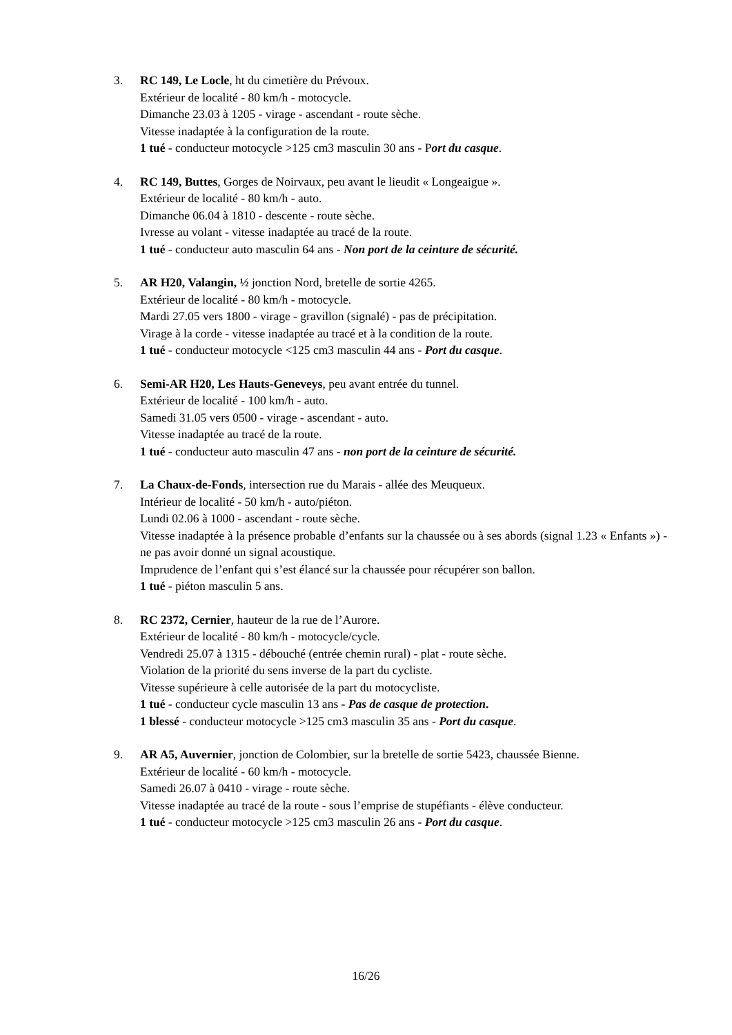3. RC 149, Le Locle, ht du cimetière du Prévoux.
Extérieur de localité - 80 km/h - motocycle.
Dimanche 23.03 à 1205 - virage - ascendant - route sèche.
Vitesse inadaptée à la configuration de la route.
1 tué - conducteur motocycle >125 cm3 masculin 30 ans - Port du casque.
4. RC 149, Buttes, Gorges de Noirvaux, peu avant le lieudit « Longeaigue ».
Extérieur de localité - 80 km/h - auto.
Dimanche 06.04 à 1810 - descente - route sèche.
Ivresse au volant - vitesse inadaptée au tracé de la route.
1 tué - conducteur auto masculin 64 ans - Non port de la ceinture de sécurité.
5. AR H20, Valangin, ½ jonction Nord, bretelle de sortie 4265.
Extérieur de localité - 80 km/h - motocycle.
Mardi 27.05 vers 1800 - virage - gravillon (signalé) - pas de précipitation.
Virage à la corde - vitesse inadaptée au tracé et à la condition de la route.
1 tué - conducteur motocycle <125 cm3 masculin 44 ans - Port du casque.
6. Semi-AR H20, Les Hauts-Geneveys, peu avant entrée du tunnel.
Extérieur de localité - 100 km/h - auto.
Samedi 31.05 vers 0500 - virage - ascendant - auto.
Vitesse inadaptée au tracé de la route.
1 tué - conducteur auto masculin 47 ans - non port de la ceinture de sécurité.
7. La Chaux-de-Fonds, intersection rue du Marais - allée des Meuqueux.
Intérieur de localité - 50 km/h - auto/piéton.
Lundi 02.06 à 1000 - ascendant - route sèche.
Vitesse inadaptée à la présence probable d’enfants sur la chaussée ou à ses abords (signal 1.23 « Enfants ») - ne pas avoir donné un signal acoustique.
Imprudence de l’enfant qui s’est élancé sur la chaussée pour récupérer son ballon.
1 tué - piéton masculin 5 ans.
8. RC 2372, Cernier, hauteur de la rue de l’Aurore.
Extérieur de localité - 80 km/h - motocycle/cycle.
Vendredi 25.07 à 1315 - débouché (entrée chemin rural) - plat - route sèche.
Violation de la priorité du sens inverse de la part du cycliste.
Vitesse supérieure à celle autorisée de la part du motocycliste.
1 tué - conducteur cycle masculin 13 ans - Pas de casque de protection.
1 blessé - conducteur motocycle >125 cm3 masculin 35 ans - Port du casque.
9. AR A5, Auvernier, jonction de Colombier, sur la bretelle de sortie 5423, chaussée Bienne.
Extérieur de localité - 60 km/h - motocycle.
Samedi 26.07 à 0410 - virage - route sèche.
Vitesse inadaptée au tracé de la route - sous l’emprise de stupéfiants - élève conducteur.
1 tué - conducteur motocycle >125 cm3 masculin 26 ans - Port du casque.
16/26